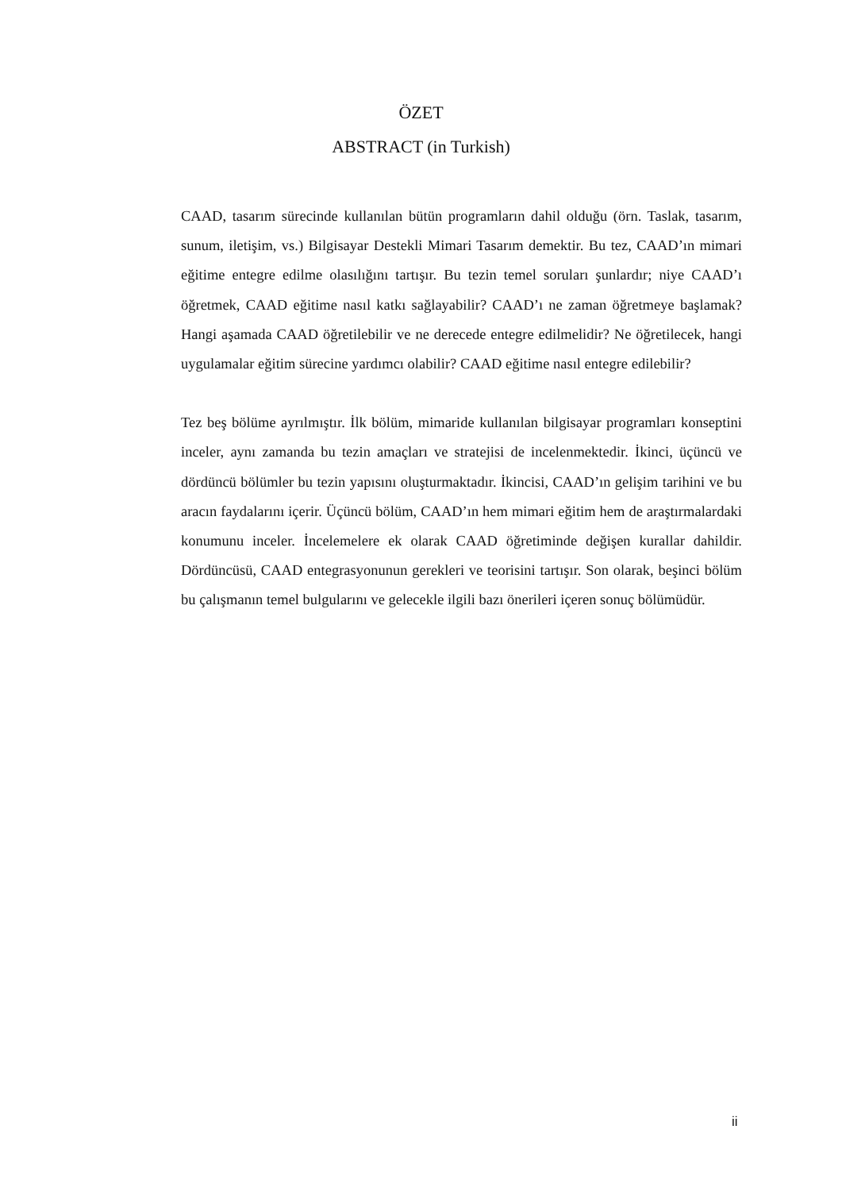ÖZET
ABSTRACT (in Turkish)
CAAD, tasarım sürecinde kullanılan bütün programların dahil olduğu (örn. Taslak, tasarım, sunum, iletişim, vs.) Bilgisayar Destekli Mimari Tasarım demektir. Bu tez, CAAD’ın mimari eğitime entegre edilme olasılığını tartışır. Bu tezin temel soruları şunlardır; niye CAAD’ı öğretmek, CAAD eğitime nasıl katkı sağlayabilir? CAAD’ı ne zaman öğretmeye başlamak? Hangi aşamada CAAD öğretilebilir ve ne derecede entegre edilmelidir? Ne öğretilecek, hangi uygulamalar eğitim sürecine yardımcı olabilir? CAAD eğitime nasıl entegre edilebilir?
Tez beş bölüme ayrılmıştır. İlk bölüm, mimaride kullanılan bilgisayar programları konseptini inceler, aynı zamanda bu tezin amaçları ve stratejisi de incelenmektedir. İkinci, üçüncü ve dördüncü bölümler bu tezin yapısını oluşturmaktadır. İkincisi, CAAD’ın gelişim tarihini ve bu aracın faydalarını içerir. Üçüncü bölüm, CAAD’ın hem mimari eğitim hem de araştırmalardaki konumunu inceler. İncelemelere ek olarak CAAD öğretiminde değişen kurallar dahildir. Dördüncüsü, CAAD entegrasyonunun gerekleri ve teorisini tartışır. Son olarak, beşinci bölüm bu çalışmanın temel bulgularını ve gelecekle ilgili bazı önerileri içeren sonuç bölümüdür.
ii